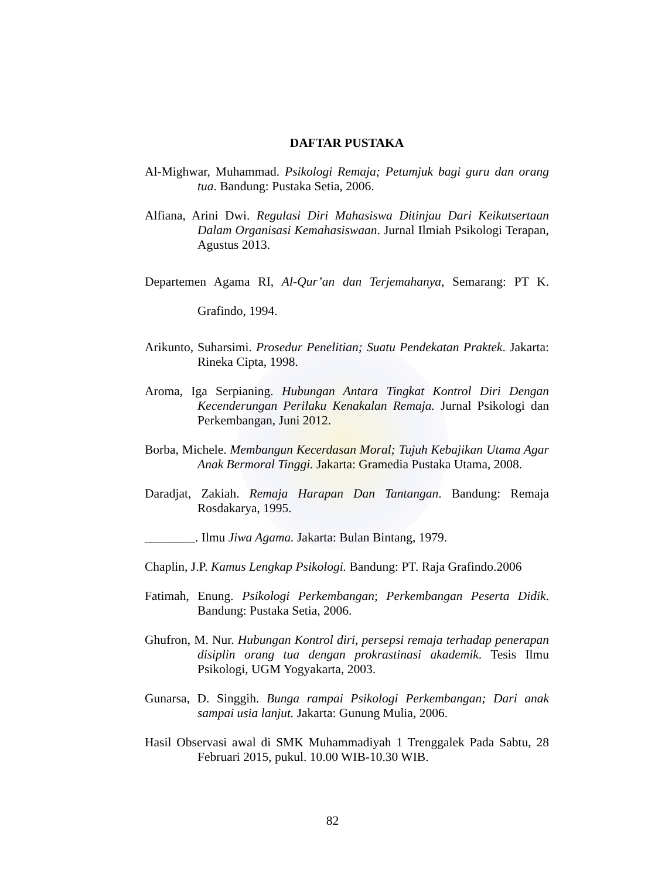DAFTAR PUSTAKA
Al-Mighwar, Muhammad. Psikologi Remaja; Petumjuk bagi guru dan orang tua. Bandung: Pustaka Setia, 2006.
Alfiana, Arini Dwi. Regulasi Diri Mahasiswa Ditinjau Dari Keikutsertaan Dalam Organisasi Kemahasiswaan. Jurnal Ilmiah Psikologi Terapan, Agustus 2013.
Departemen Agama RI, Al-Qur’an dan Terjemahanya, Semarang: PT K. Grafindo, 1994.
Arikunto, Suharsimi. Prosedur Penelitian; Suatu Pendekatan Praktek. Jakarta: Rineka Cipta, 1998.
Aroma, Iga Serpianing. Hubungan Antara Tingkat Kontrol Diri Dengan Kecenderungan Perilaku Kenakalan Remaja. Jurnal Psikologi dan Perkembangan, Juni 2012.
Borba, Michele. Membangun Kecerdasan Moral; Tujuh Kebajikan Utama Agar Anak Bermoral Tinggi. Jakarta: Gramedia Pustaka Utama, 2008.
Daradjat, Zakiah. Remaja Harapan Dan Tantangan. Bandung: Remaja Rosdakarya, 1995.
________. Ilmu Jiwa Agama. Jakarta: Bulan Bintang, 1979.
Chaplin, J.P. Kamus Lengkap Psikologi. Bandung: PT. Raja Grafindo.2006
Fatimah, Enung. Psikologi Perkembangan; Perkembangan Peserta Didik. Bandung: Pustaka Setia, 2006.
Ghufron, M. Nur. Hubungan Kontrol diri, persepsi remaja terhadap penerapan disiplin orang tua dengan prokrastinasi akademik. Tesis Ilmu Psikologi, UGM Yogyakarta, 2003.
Gunarsa, D. Singgih. Bunga rampai Psikologi Perkembangan; Dari anak sampai usia lanjut. Jakarta: Gunung Mulia, 2006.
Hasil Observasi awal di SMK Muhammadiyah 1 Trenggalek Pada Sabtu, 28 Februari 2015, pukul. 10.00 WIB-10.30 WIB.
82